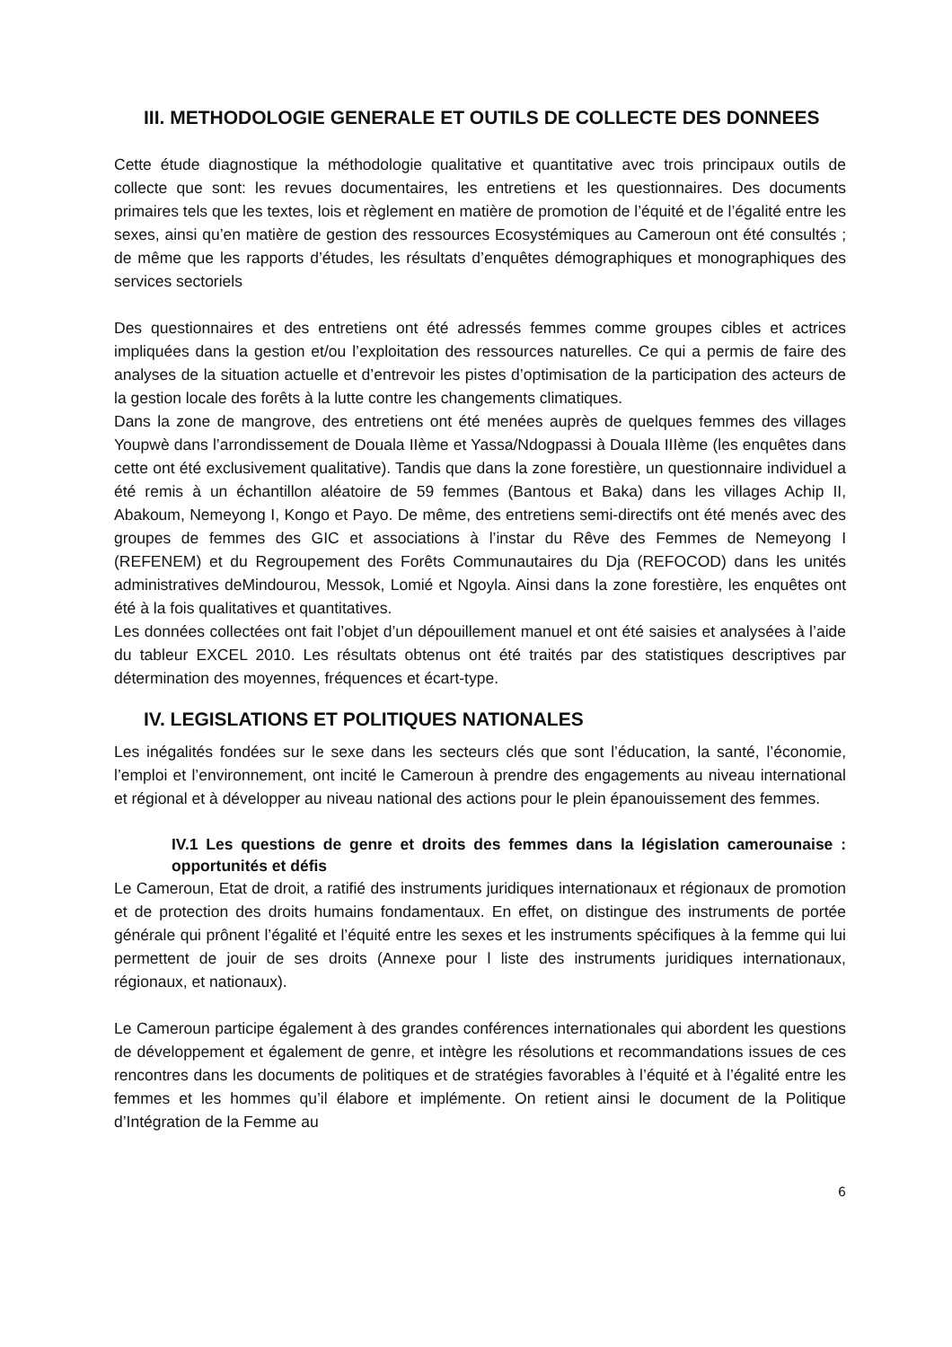III. METHODOLOGIE GENERALE ET OUTILS DE COLLECTE DES DONNEES
Cette étude diagnostique la méthodologie qualitative et quantitative avec trois principaux outils de collecte que sont: les revues documentaires, les entretiens et les questionnaires. Des documents primaires tels que les textes, lois et règlement en matière de promotion de l’équité et de l’égalité entre les sexes, ainsi qu’en matière de gestion des ressources Ecosystémiques au Cameroun ont été consultés ; de même que les rapports d’études, les résultats d’enquêtes démographiques et monographiques des services sectoriels
Des questionnaires et des entretiens ont été adressés femmes comme groupes cibles et actrices impliquées dans la gestion et/ou l’exploitation des ressources naturelles. Ce qui a permis de faire des analyses de la situation actuelle et d’entrevoir les pistes d’optimisation de la participation des acteurs de la gestion locale des forêts à la lutte contre les changements climatiques.
Dans la zone de mangrove, des entretiens ont été menées auprès de quelques femmes des villages Youpwè dans l’arrondissement de Douala IIème et Yassa/Ndogpassi à Douala IIIème (les enquêtes dans cette ont été exclusivement qualitative). Tandis que dans la zone forestière, un questionnaire individuel a été remis à un échantillon aléatoire de 59 femmes (Bantous et Baka) dans les villages Achip II, Abakoum, Nemeyong I, Kongo et Payo. De même, des entretiens semi-directifs ont été menés avec des groupes de femmes des GIC et associations à l’instar du Rêve des Femmes de Nemeyong I (REFENEM) et du Regroupement des Forêts Communautaires du Dja (REFOCOD) dans les unités administratives deMindourou, Messok, Lomié et Ngoyla. Ainsi dans la zone forestière, les enquêtes ont été à la fois qualitatives et quantitatives.
Les données collectées ont fait l’objet d’un dépouillement manuel et ont été saisies et analysées à l’aide du tableur EXCEL 2010. Les résultats obtenus ont été traités par des statistiques descriptives par détermination des moyennes, fréquences et écart-type.
IV. LEGISLATIONS ET POLITIQUES NATIONALES
Les inégalités fondées sur le sexe dans les secteurs clés que sont l’éducation, la santé, l’économie, l’emploi et l’environnement, ont incité le Cameroun à prendre des engagements au niveau international et régional et à développer au niveau national des actions pour le plein épanouissement des femmes.
IV.1 Les questions de genre et droits des femmes dans la législation camerounaise : opportunités et défis
Le Cameroun, Etat de droit, a ratifié des instruments juridiques internationaux et régionaux de promotion et de protection des droits humains fondamentaux. En effet, on distingue des instruments de portée générale qui prônent l’égalité et l’équité entre les sexes et les instruments spécifiques à la femme qui lui permettent de jouir de ses droits (Annexe pour l liste des instruments juridiques internationaux, régionaux, et nationaux).
Le Cameroun participe également à des grandes conférences internationales qui abordent les questions de développement et également de genre, et intègre les résolutions et recommandations issues de ces rencontres dans les documents de politiques et de stratégies favorables à l’équité et à l’égalité entre les femmes et les hommes qu’il élabore et implémente. On retient ainsi le document de la Politique d’Intégration de la Femme au
6